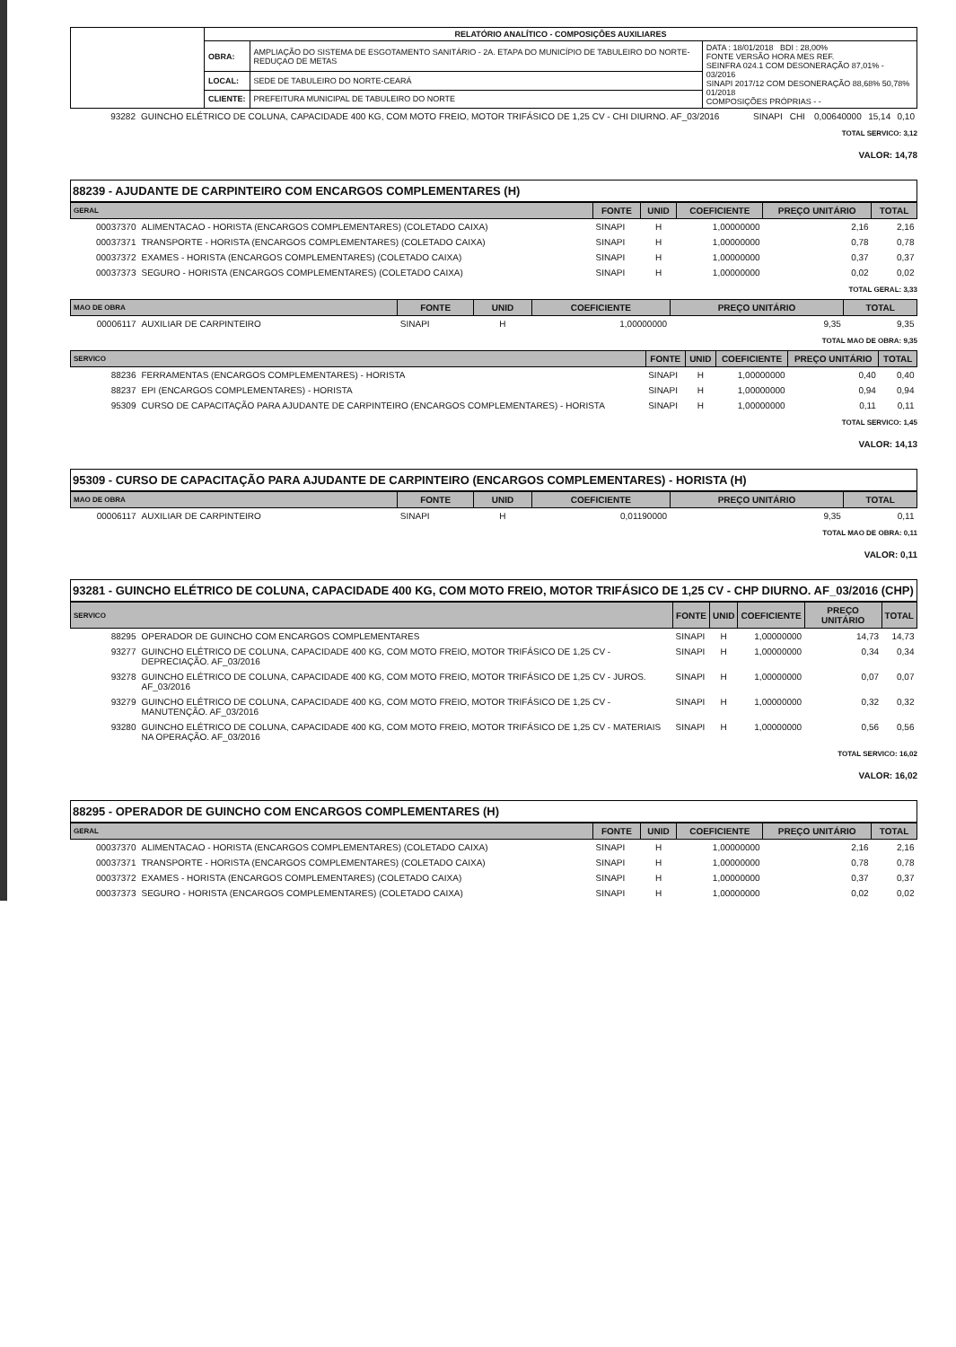| | RELATÓRIO ANALÍTICO - COMPOSIÇÕES AUXILIARES | | |
| | OBRA: | AMPLIAÇÃO DO SISTEMA DE ESGOTAMENTO SANITÁRIO - 2A. ETAPA DO MUNICÍPIO DE TABULEIRO DO NORTE-REDUÇAO DE METAS | DATA : 18/01/2018 BDI : 28,00% FONTE VERSÃO HORA MES REF. SEINFRA 024.1 COM DESONERAÇÃO 87,01% - 03/2016 SINAPI 2017/12 COM DESONERAÇÃO 88,68% 50,78% 01/2018 COMPOSIÇÕES PRÓPRIAS - - |
| | LOCAL: | SEDE DE TABULEIRO DO NORTE-CEARÁ | |
| | CLIENTE: | PREFEITURA MUNICIPAL DE TABULEIRO DO NORTE | |
| 93282 | GUINCHO ELÉTRICO DE COLUNA, CAPACIDADE 400 KG, COM MOTO FREIO, MOTOR TRIFÁSICO DE 1,25 CV - CHI DIURNO. AF_03/2016 | SINAPI | CHI | 0,00640000 | 15,14 | 0,10 |
TOTAL SERVICO: 3,12
VALOR: 14,78
88239 - AJUDANTE DE CARPINTEIRO COM ENCARGOS COMPLEMENTARES (H)
| GERAL | | FONTE | UNID | COEFICIENTE | PREÇO UNITÁRIO | TOTAL |
| --- | --- | --- | --- | --- | --- | --- |
| 00037370 | ALIMENTACAO - HORISTA (ENCARGOS COMPLEMENTARES) (COLETADO CAIXA) | SINAPI | H | 1,00000000 | 2,16 | 2,16 |
| 00037371 | TRANSPORTE - HORISTA (ENCARGOS COMPLEMENTARES) (COLETADO CAIXA) | SINAPI | H | 1,00000000 | 0,78 | 0,78 |
| 00037372 | EXAMES - HORISTA (ENCARGOS COMPLEMENTARES) (COLETADO CAIXA) | SINAPI | H | 1,00000000 | 0,37 | 0,37 |
| 00037373 | SEGURO - HORISTA (ENCARGOS COMPLEMENTARES) (COLETADO CAIXA) | SINAPI | H | 1,00000000 | 0,02 | 0,02 |
TOTAL GERAL: 3,33
| MAO DE OBRA | | FONTE | UNID | COEFICIENTE | PREÇO UNITÁRIO | TOTAL |
| --- | --- | --- | --- | --- | --- | --- |
| 00006117 | AUXILIAR DE CARPINTEIRO | SINAPI | H | 1,00000000 | 9,35 | 9,35 |
TOTAL MAO DE OBRA: 9,35
| SERVICO | | FONTE | UNID | COEFICIENTE | PREÇO UNITÁRIO | TOTAL |
| --- | --- | --- | --- | --- | --- | --- |
| 88236 | FERRAMENTAS (ENCARGOS COMPLEMENTARES) - HORISTA | SINAPI | H | 1,00000000 | 0,40 | 0,40 |
| 88237 | EPI (ENCARGOS COMPLEMENTARES) - HORISTA | SINAPI | H | 1,00000000 | 0,94 | 0,94 |
| 95309 | CURSO DE CAPACITAÇÃO PARA AJUDANTE DE CARPINTEIRO (ENCARGOS COMPLEMENTARES) - HORISTA | SINAPI | H | 1,00000000 | 0,11 | 0,11 |
TOTAL SERVICO: 1,45
VALOR: 14,13
95309 - CURSO DE CAPACITAÇÃO PARA AJUDANTE DE CARPINTEIRO (ENCARGOS COMPLEMENTARES) - HORISTA (H)
| MAO DE OBRA | | FONTE | UNID | COEFICIENTE | PREÇO UNITÁRIO | TOTAL |
| --- | --- | --- | --- | --- | --- | --- |
| 00006117 | AUXILIAR DE CARPINTEIRO | SINAPI | H | 0,01190000 | 9,35 | 0,11 |
TOTAL MAO DE OBRA: 0,11
VALOR: 0,11
93281 - GUINCHO ELÉTRICO DE COLUNA, CAPACIDADE 400 KG, COM MOTO FREIO, MOTOR TRIFÁSICO DE 1,25 CV - CHP DIURNO. AF_03/2016 (CHP)
| SERVICO | | FONTE | UNID | COEFICIENTE | PREÇO UNITÁRIO | TOTAL |
| --- | --- | --- | --- | --- | --- | --- |
| 88295 | OPERADOR DE GUINCHO COM ENCARGOS COMPLEMENTARES | SINAPI | H | 1,00000000 | 14,73 | 14,73 |
| 93277 | GUINCHO ELÉTRICO DE COLUNA, CAPACIDADE 400 KG, COM MOTO FREIO, MOTOR TRIFÁSICO DE 1,25 CV - DEPRECIAÇÃO. AF_03/2016 | SINAPI | H | 1,00000000 | 0,34 | 0,34 |
| 93278 | GUINCHO ELÉTRICO DE COLUNA, CAPACIDADE 400 KG, COM MOTO FREIO, MOTOR TRIFÁSICO DE 1,25 CV - JUROS. AF_03/2016 | SINAPI | H | 1,00000000 | 0,07 | 0,07 |
| 93279 | GUINCHO ELÉTRICO DE COLUNA, CAPACIDADE 400 KG, COM MOTO FREIO, MOTOR TRIFÁSICO DE 1,25 CV - MANUTENÇÃO. AF_03/2016 | SINAPI | H | 1,00000000 | 0,32 | 0,32 |
| 93280 | GUINCHO ELÉTRICO DE COLUNA, CAPACIDADE 400 KG, COM MOTO FREIO, MOTOR TRIFÁSICO DE 1,25 CV - MATERIAIS NA OPERAÇÃO. AF_03/2016 | SINAPI | H | 1,00000000 | 0,56 | 0,56 |
TOTAL SERVICO: 16,02
VALOR: 16,02
88295 - OPERADOR DE GUINCHO COM ENCARGOS COMPLEMENTARES (H)
| GERAL | | FONTE | UNID | COEFICIENTE | PREÇO UNITÁRIO | TOTAL |
| --- | --- | --- | --- | --- | --- | --- |
| 00037370 | ALIMENTACAO - HORISTA (ENCARGOS COMPLEMENTARES) (COLETADO CAIXA) | SINAPI | H | 1,00000000 | 2,16 | 2,16 |
| 00037371 | TRANSPORTE - HORISTA (ENCARGOS COMPLEMENTARES) (COLETADO CAIXA) | SINAPI | H | 1,00000000 | 0,78 | 0,78 |
| 00037372 | EXAMES - HORISTA (ENCARGOS COMPLEMENTARES) (COLETADO CAIXA) | SINAPI | H | 1,00000000 | 0,37 | 0,37 |
| 00037373 | SEGURO - HORISTA (ENCARGOS COMPLEMENTARES) (COLETADO CAIXA) | SINAPI | H | 1,00000000 | 0,02 | 0,02 |